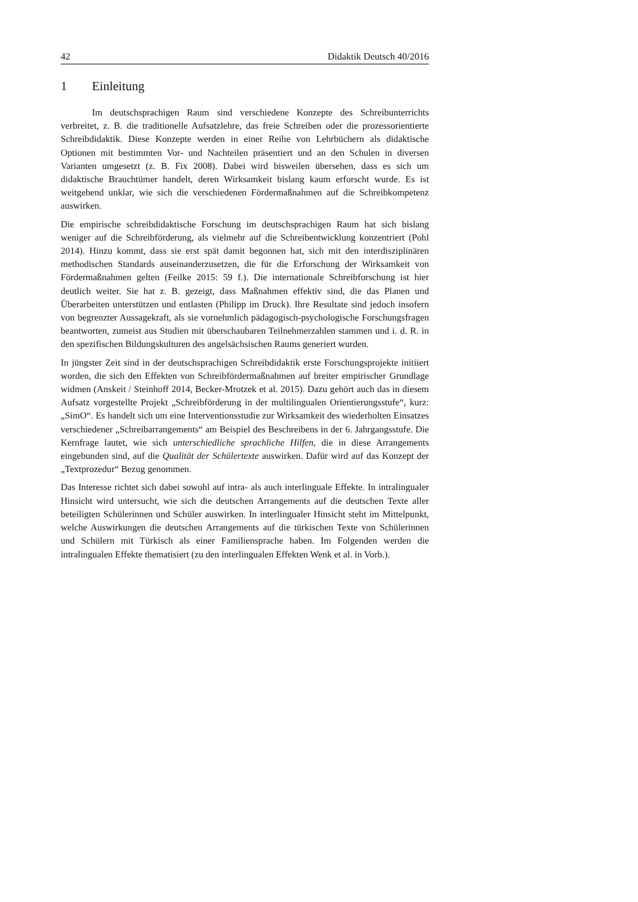42 Didaktik Deutsch 40/2016
1 Einleitung
Im deutschsprachigen Raum sind verschiedene Konzepte des Schreibunterrichts verbreitet, z. B. die traditionelle Aufsatzlehre, das freie Schreiben oder die prozessorientierte Schreibdidaktik. Diese Konzepte werden in einer Reihe von Lehrbüchern als didaktische Optionen mit bestimmten Vor- und Nachteilen präsentiert und an den Schulen in diversen Varianten umgesetzt (z. B. Fix 2008). Dabei wird bisweilen übersehen, dass es sich um didaktische Brauchtümer handelt, deren Wirksamkeit bislang kaum erforscht wurde. Es ist weitgehend unklar, wie sich die verschiedenen Fördermaßnahmen auf die Schreibkompetenz auswirken.
Die empirische schreibdidaktische Forschung im deutschsprachigen Raum hat sich bislang weniger auf die Schreibförderung, als vielmehr auf die Schreibentwicklung konzentriert (Pohl 2014). Hinzu kommt, dass sie erst spät damit begonnen hat, sich mit den interdisziplinären methodischen Standards auseinanderzusetzen, die für die Erforschung der Wirksamkeit von Fördermaßnahmen gelten (Feilke 2015: 59 f.). Die internationale Schreibforschung ist hier deutlich weiter. Sie hat z. B. gezeigt, dass Maßnahmen effektiv sind, die das Planen und Überarbeiten unterstützen und entlasten (Philipp im Druck). Ihre Resultate sind jedoch insofern von begrenzter Aussagekraft, als sie vornehmlich pädagogisch-psychologische Forschungsfragen beantworten, zumeist aus Studien mit überschaubaren Teilnehmerzahlen stammen und i. d. R. in den spezifischen Bildungskulturen des angelsächsischen Raums generiert wurden.
In jüngster Zeit sind in der deutschsprachigen Schreibdidaktik erste Forschungsprojekte initiiert worden, die sich den Effekten von Schreibfördermaßnahmen auf breiter empirischer Grundlage widmen (Anskeit / Steinhoff 2014, Becker-Mrotzek et al. 2015). Dazu gehört auch das in diesem Aufsatz vorgestellte Projekt „Schreibförderung in der multilingualen Orientierungsstufe“, kurz: „SimO“. Es handelt sich um eine Interventionsstudie zur Wirksamkeit des wiederholten Einsatzes verschiedener „Schreibarrangements“ am Beispiel des Beschreibens in der 6. Jahrgangsstufe. Die Kernfrage lautet, wie sich unterschiedliche sprachliche Hilfen, die in diese Arrangements eingebunden sind, auf die Qualität der Schülertexte auswirken. Dafür wird auf das Konzept der „Textprozedur“ Bezug genommen.
Das Interesse richtet sich dabei sowohl auf intra- als auch interlinguale Effekte. In intralingualer Hinsicht wird untersucht, wie sich die deutschen Arrangements auf die deutschen Texte aller beteiligten Schülerinnen und Schüler auswirken. In interlingualer Hinsicht steht im Mittelpunkt, welche Auswirkungen die deutschen Arrangements auf die türkischen Texte von Schülerinnen und Schülern mit Türkisch als einer Familiensprache haben. Im Folgenden werden die intralingualen Effekte thematisiert (zu den interlingualen Effekten Wenk et al. in Vorb.).